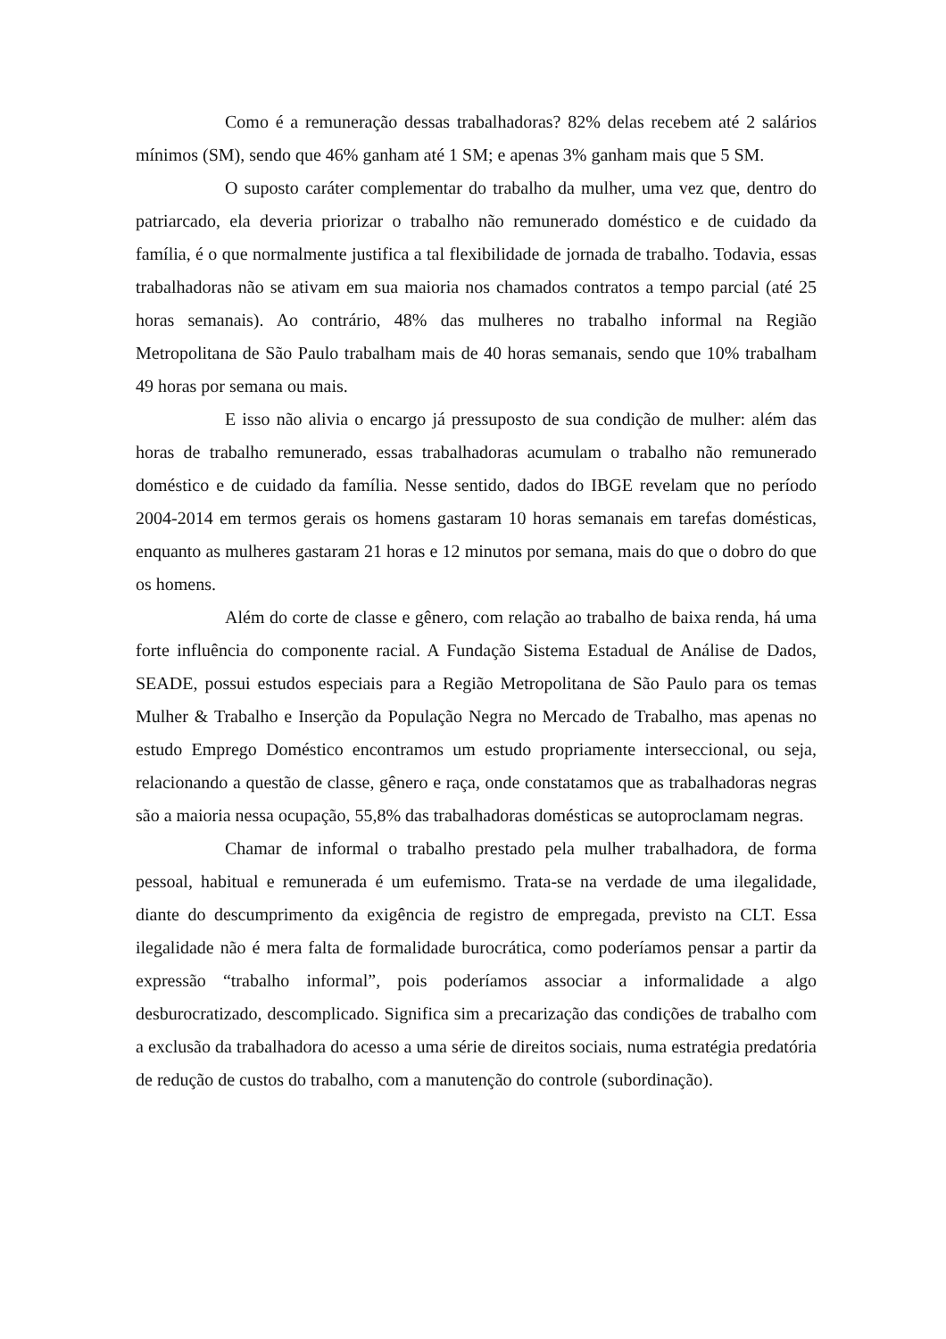Como é a remuneração dessas trabalhadoras? 82% delas recebem até 2 salários mínimos (SM), sendo que 46% ganham até 1 SM; e apenas 3% ganham mais que 5 SM.
O suposto caráter complementar do trabalho da mulher, uma vez que, dentro do patriarcado, ela deveria priorizar o trabalho não remunerado doméstico e de cuidado da família, é o que normalmente justifica a tal flexibilidade de jornada de trabalho. Todavia, essas trabalhadoras não se ativam em sua maioria nos chamados contratos a tempo parcial (até 25 horas semanais). Ao contrário, 48% das mulheres no trabalho informal na Região Metropolitana de São Paulo trabalham mais de 40 horas semanais, sendo que 10% trabalham 49 horas por semana ou mais.
E isso não alivia o encargo já pressuposto de sua condição de mulher: além das horas de trabalho remunerado, essas trabalhadoras acumulam o trabalho não remunerado doméstico e de cuidado da família. Nesse sentido, dados do IBGE revelam que no período 2004-2014 em termos gerais os homens gastaram 10 horas semanais em tarefas domésticas, enquanto as mulheres gastaram 21 horas e 12 minutos por semana, mais do que o dobro do que os homens.
Além do corte de classe e gênero, com relação ao trabalho de baixa renda, há uma forte influência do componente racial. A Fundação Sistema Estadual de Análise de Dados, SEADE, possui estudos especiais para a Região Metropolitana de São Paulo para os temas Mulher & Trabalho e Inserção da População Negra no Mercado de Trabalho, mas apenas no estudo Emprego Doméstico encontramos um estudo propriamente interseccional, ou seja, relacionando a questão de classe, gênero e raça, onde constatamos que as trabalhadoras negras são a maioria nessa ocupação, 55,8% das trabalhadoras domésticas se autoproclamam negras.
Chamar de informal o trabalho prestado pela mulher trabalhadora, de forma pessoal, habitual e remunerada é um eufemismo. Trata-se na verdade de uma ilegalidade, diante do descumprimento da exigência de registro de empregada, previsto na CLT. Essa ilegalidade não é mera falta de formalidade burocrática, como poderíamos pensar a partir da expressão “trabalho informal”, pois poderíamos associar a informalidade a algo desburocratizado, descomplicado. Significa sim a precarização das condições de trabalho com a exclusão da trabalhadora do acesso a uma série de direitos sociais, numa estratégia predatória de redução de custos do trabalho, com a manutenção do controle (subordinação).